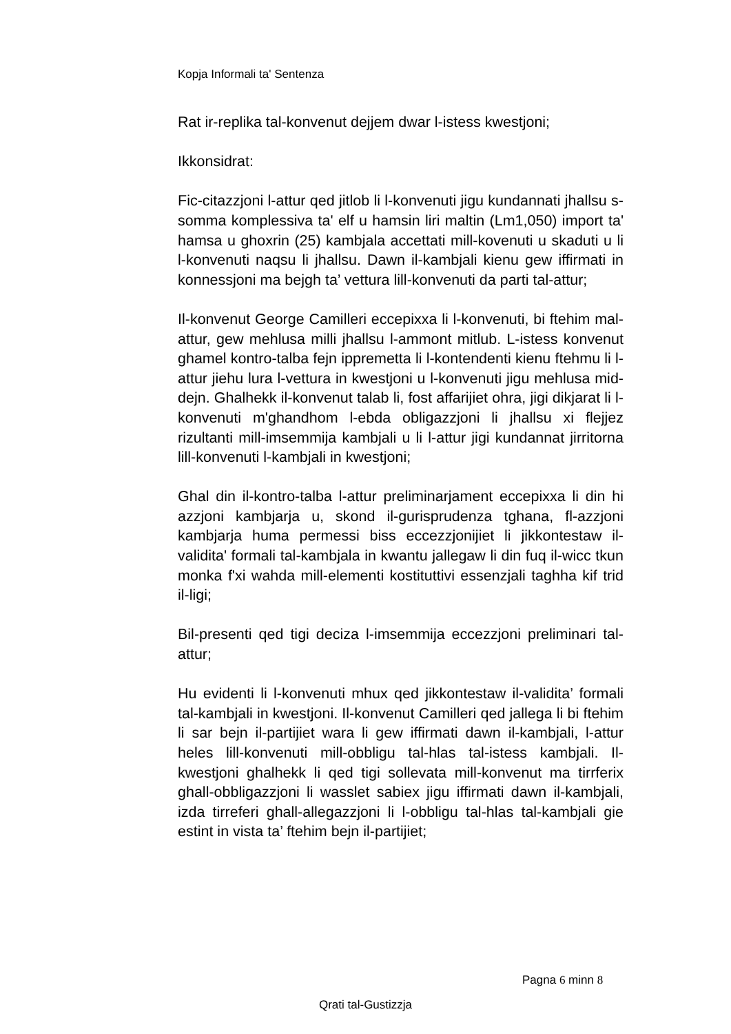Kopja Informali ta' Sentenza
Rat ir-replika tal-konvenut dejjem dwar l-istess kwestjoni;
Ikkonsidrat:
Fic-citazzjoni l-attur qed jitlob li l-konvenuti jigu kundannati jhallsu s-somma komplessiva ta' elf u hamsin liri maltin (Lm1,050) import ta' hamsa u ghoxrin (25) kambjala accettati mill-kovenuti u skaduti u li l-konvenuti naqsu li jhallsu. Dawn il-kambjali kienu gew iffirmati in konnessjoni ma bejgh ta’ vettura lill-konvenuti da parti tal-attur;
Il-konvenut George Camilleri eccepixxa li l-konvenuti, bi ftehim mal-attur, gew mehlusa milli jhallsu l-ammont mitlub. L-istess konvenut ghamel kontro-talba fejn ippremetta li l-kontendenti kienu ftehmu li l-attur jiehu lura l-vettura in kwestjoni u l-konvenuti jigu mehlusa mid-dejn. Ghalhekk il-konvenut talab li, fost affarijiet ohra, jigi dikjarat li l-konvenuti m'ghandhom l-ebda obligazzjoni li jhallsu xi flejjez rizultanti mill-imsemmija kambjali u li l-attur jigi kundannat jirritorna lill-konvenuti l-kambjali in kwestjoni;
Ghal din il-kontro-talba l-attur preliminarjament eccepixxa li din hi azzjoni kambjarja u, skond il-gurisprudenza tghana, fl-azzjoni kambjarja huma permessi biss eccezzjonijiet li jikkontestaw il-validita' formali tal-kambjala in kwantu jallegaw li din fuq il-wicc tkun monka f'xi wahda mill-elementi kostituttivi essenzjali taghha kif trid il-ligi;
Bil-presenti qed tigi deciza l-imsemmija eccezzjoni preliminari tal-attur;
Hu evidenti li l-konvenuti mhux qed jikkontestaw il-validita’ formali tal-kambjali in kwestjoni. Il-konvenut Camilleri qed jallega li bi ftehim li sar bejn il-partijiet wara li gew iffirmati dawn il-kambjali, l-attur heles lill-konvenuti mill-obbligu tal-hlas tal-istess kambjali. Il-kwestjoni ghalhekk li qed tigi sollevata mill-konvenut ma tirrferix ghall-obbligazzjoni li wasslet sabiex jigu iffirmati dawn il-kambjali, izda tirreferi ghall-allegazzjoni li l-obbligu tal-hlas tal-kambjali gie estint in vista ta’ ftehim bejn il-partijiet;
Pagna 6 minn 8
Qrati tal-Gustizzja